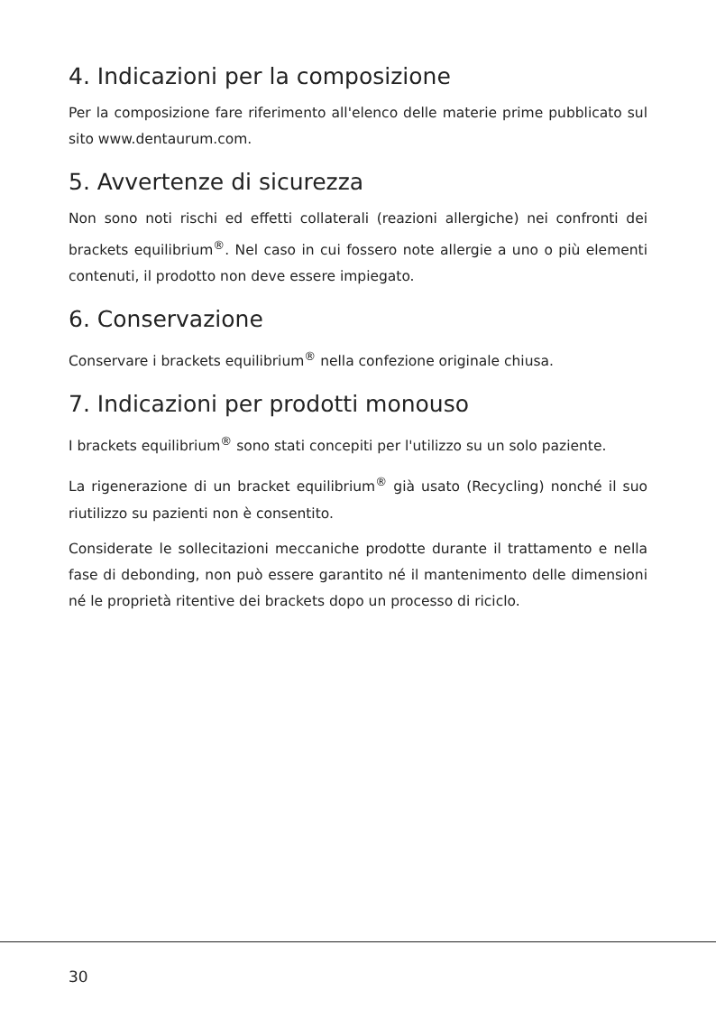4. Indicazioni per la composizione
Per la composizione fare riferimento all'elenco delle materie prime pubblicato sul sito www.dentaurum.com.
5. Avvertenze di sicurezza
Non sono noti rischi ed effetti collaterali (reazioni allergiche) nei confronti dei brackets equilibrium<sup>®</sup>. Nel caso in cui fossero note allergie a uno o più elementi contenuti, il prodotto non deve essere impiegato.
6. Conservazione
Conservare i brackets equilibrium<sup>®</sup> nella confezione originale chiusa.
7. Indicazioni per prodotti monouso
I brackets equilibrium<sup>®</sup> sono stati concepiti per l'utilizzo su un solo paziente.
La rigenerazione di un bracket equilibrium<sup>®</sup> già usato (Recycling) nonché il suo riutilizzo su pazienti non è consentito.
Considerate le sollecitazioni meccaniche prodotte durante il trattamento e nella fase di debonding, non può essere garantito né il mantenimento delle dimensioni né le proprietà ritentive dei brackets dopo un processo di riciclo.
30